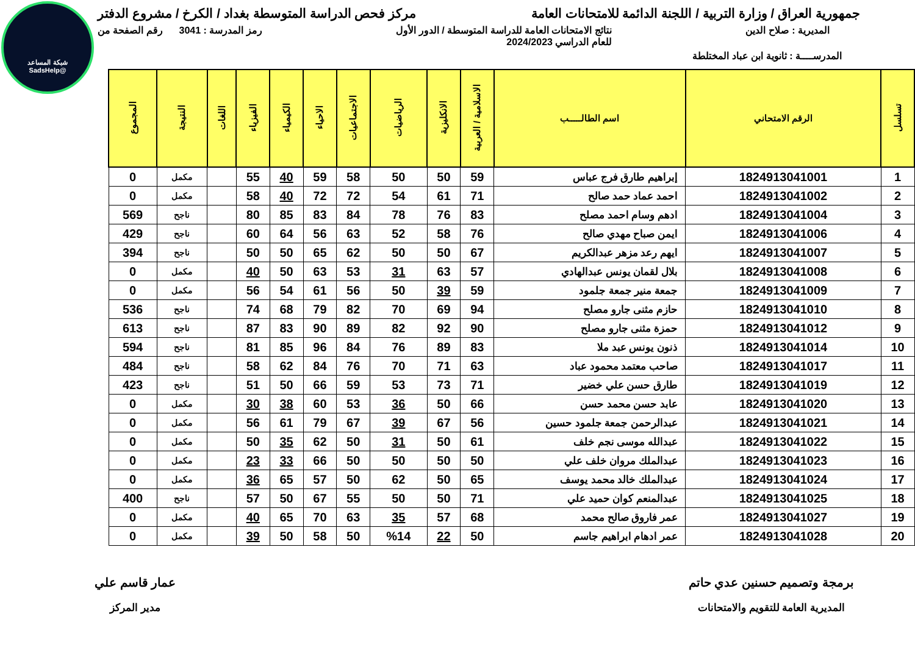شبكة المساعد
@SadsHelp
جمهورية العراق / وزارة التربية / اللجنة الدائمة للامتحانات العامة
مركز فحص الدراسة المتوسطة بغداد / الكرخ / مشروع الدفتر
المديرية : صلاح الدين نتائج الامتحانات العامة للدراسة المتوسطة / الدور الأول
للعام الدراسي 2024/2023
رمز المدرسة : 3041 رقم الصفحة من
المدرســــة : ثانوية ابن عباد المختلطة
| تسلسل | الرقم الامتحاني | اسم الطالـــــب | الاسلامية / العربية | الانكليزية | الرياضيات | الاجتماعيات | الاحياء | الكيمياء | الفيزياء | اللغات | النتيجة | المجموع |
| --- | --- | --- | --- | --- | --- | --- | --- | --- | --- | --- | --- | --- |
| 1 | 1824913041001 | إبراهيم طارق فرج عباس | 59 | 50 | 50 | 58 | 59 | 40 | 55 | | مكمل | 0 |
| 2 | 1824913041002 | احمد عماد حمد صالح | 71 | 61 | 54 | 72 | 72 | 40 | 58 | | مكمل | 0 |
| 3 | 1824913041004 | ادهم وسام احمد مصلح | 83 | 76 | 78 | 84 | 83 | 85 | 80 | | ناجح | 569 |
| 4 | 1824913041006 | ايمن صباح مهدي صالح | 76 | 58 | 52 | 63 | 56 | 64 | 60 | | ناجح | 429 |
| 5 | 1824913041007 | ايهم رعد مزهر عبدالكريم | 67 | 50 | 50 | 62 | 65 | 50 | 50 | | ناجح | 394 |
| 6 | 1824913041008 | بلال لقمان يونس عبدالهادي | 57 | 63 | 31 | 53 | 63 | 50 | 40 | | مكمل | 0 |
| 7 | 1824913041009 | جمعة منير جمعة جلمود | 59 | 39 | 50 | 56 | 61 | 54 | 56 | | مكمل | 0 |
| 8 | 1824913041010 | حازم مثنى جارو مصلح | 94 | 69 | 70 | 82 | 79 | 68 | 74 | | ناجح | 536 |
| 9 | 1824913041012 | حمزة مثنى جارو مصلح | 90 | 92 | 82 | 89 | 90 | 83 | 87 | | ناجح | 613 |
| 10 | 1824913041014 | ذنون يونس عبد ملا | 83 | 89 | 76 | 84 | 96 | 85 | 81 | | ناجح | 594 |
| 11 | 1824913041017 | صاحب معتمد محمود عباد | 63 | 71 | 70 | 76 | 84 | 62 | 58 | | ناجح | 484 |
| 12 | 1824913041019 | طارق حسن علي خضير | 71 | 73 | 53 | 59 | 66 | 50 | 51 | | ناجح | 423 |
| 13 | 1824913041020 | عابد حسن محمد حسن | 66 | 50 | 36 | 53 | 60 | 38 | 30 | | مكمل | 0 |
| 14 | 1824913041021 | عبدالرحمن جمعة جلمود حسين | 56 | 67 | 39 | 67 | 79 | 61 | 56 | | مكمل | 0 |
| 15 | 1824913041022 | عبدالله موسى نجم خلف | 61 | 50 | 31 | 50 | 62 | 35 | 50 | | مكمل | 0 |
| 16 | 1824913041023 | عبدالملك مروان خلف علي | 50 | 50 | 50 | 50 | 66 | 33 | 23 | | مكمل | 0 |
| 17 | 1824913041024 | عبدالملك خالد محمد يوسف | 65 | 50 | 62 | 50 | 57 | 65 | 36 | | مكمل | 0 |
| 18 | 1824913041025 | عبدالمنعم كوان حميد علي | 71 | 50 | 50 | 55 | 67 | 50 | 57 | | ناجح | 400 |
| 19 | 1824913041027 | عمر فاروق صالح محمد | 68 | 57 | 35 | 63 | 70 | 65 | 40 | | مكمل | 0 |
| 20 | 1824913041028 | عمر ادهام ابراهيم جاسم | 50 | 22 | %14 | 50 | 58 | 50 | 39 | | مكمل | 0 |
برمجة وتصميم حسنين عدي حاتم
المديرية العامة للتقويم والامتحانات
عمار قاسم علي
مدير المركز